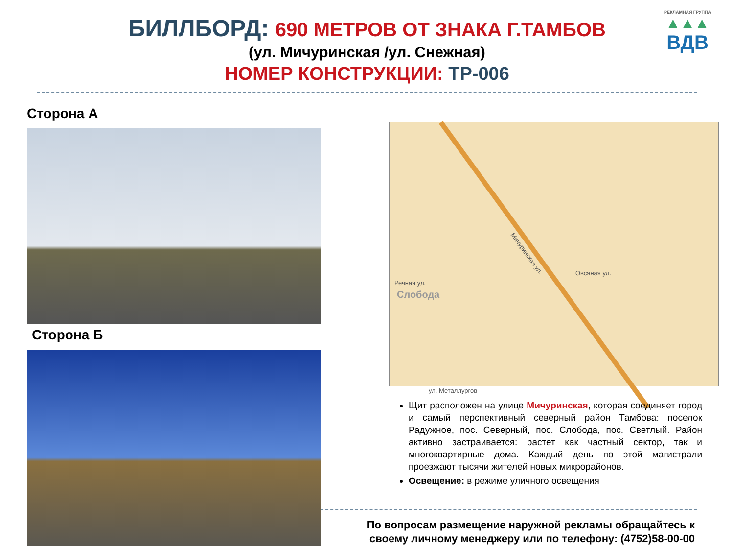БИЛЛБОРД: 690 МЕТРОВ ОТ ЗНАКА Г.ТАМБОВ
(ул. Мичуринская /ул. Снежная)
НОМЕР КОНСТРУКЦИИ: ТР-006
РЕКЛАМНАЯ ГРУППА
▲▲▲
ВДВ
Сторона А
Сторона Б
Мичуринская ул.
Слобода
Речная ул.
Овсяная ул.
ул. Металлургов
Щит расположен на улице Мичуринская, которая соединяет город и самый перспективный северный район Тамбова: поселок Радужное, пос. Северный, пос. Слобода, пос. Светлый. Район активно застраивается: растет как частный сектор, так и многоквартирные дома. Каждый день по этой магистрали проезжают тысячи жителей новых микрорайонов.
Освещение: в режиме уличного освещения
По вопросам размещение наружной рекламы обращайтесь к своему личному менеджеру или по телефону: (4752)58-00-00